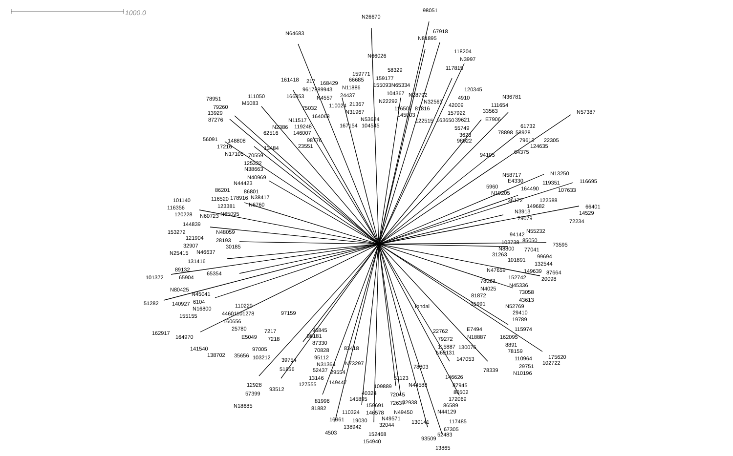1000.0
98051
N26670
N64683
67918
N81895
118204
N3997
N66026
117815
58329
159771
159177
66685
161418
217
168429
155093N65334
N11886
9617889943
120345
104367
24437
N28792
N36781
111050
166853
N4557
4910
78951
N22292
N32563
M5083
21367
110024
42009
111654
79260
75032
116507
81816
33563
N57387
13929
N31967
157922
145003
164068
87276
N11517
N53624
122515
163650
39621
E7906
N2386
119248
167154
104545
61732
55749
62516
146007
78898
53928
3623
56091
148808
98776
98922
79613
22305
17216
23551
13484
124635
64375
N17105
70559
94105
125332
N38663
N13250
N40969
N58717
N44423
E4330
119351
116695
5960
164490
86201
86801
107633
N19205
116520
178916
N38417
101140
36172
122588
N6760
123381
149682
66401
116356
N3913
14529
120228
N60723
N65095
79079
72234
144839
N55232
153272
N48059
94142
121904
28193
85050
103738
73595
32907
30185
N8800
77041
N25415
N46637
31263
99694
101891
131416
132544
89132
N47659
149639
87664
65354
101372
65904
152742
20098
78023
N45336
N80425
N4025
73058
N45041
81872
43613
51282
140927
6104
31991
110220
N16800
fondal
N52769
44601101278
97159
29410
155155
19789
160656
25780
115974
7217
96845
22762
E7494
162917
86181
E5049
7218
164970
79272
N18887
162095
87330
8891
115887
130076
141540
97005
70828
83418
78159
N69131
138702
35656
103212
95112
175620
147053
110964
39754
102722
N31364
N73297
78803
29751
51856
52437
78339
29554
N10196
13146
51123
146626
149447
127555
12928
109889
N44588
87945
93512
80502
40324
72045
57399
145895
172069
81996
72637
52938
N18685
159691
86589
81882
110324
146578
N49450
N44129
16961
N49571
19030
130141
117485
32044
138942
67305
4503
152468
52483
93509
154940
13865